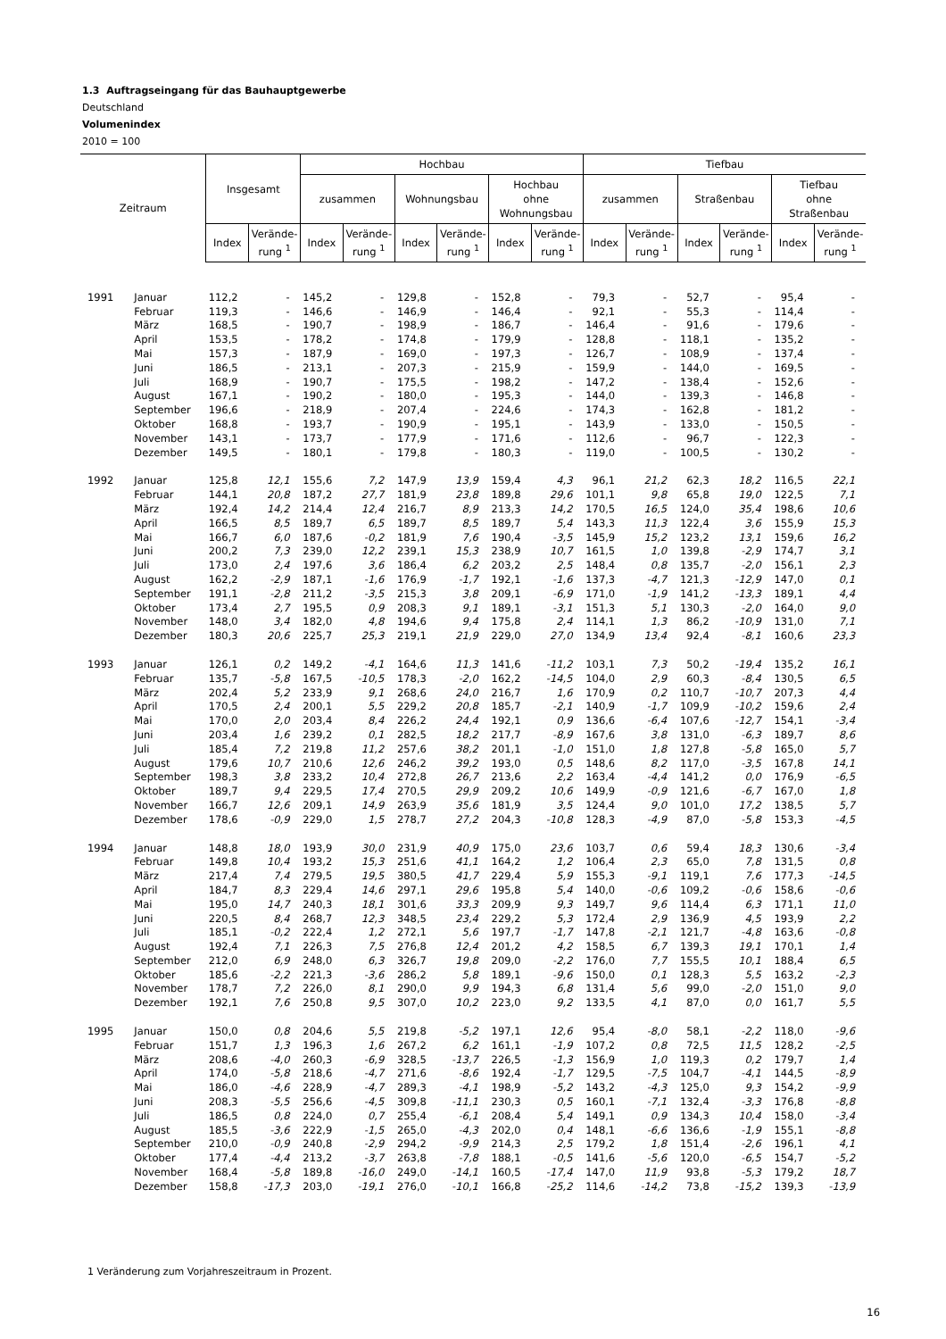1.3 Auftragseingang für das Bauhauptgewerbe
Deutschland
Volumenindex
2010 = 100
| Zeitraum | | Insgesamt | | Hochbau | | | | | | Tiefbau | | | | | |
| --- | --- | --- | --- | --- | --- | --- | --- | --- | --- | --- | --- | --- | --- | --- | --- |
| | | | | zusammen | | Wohnungsbau | | Hochbau ohne Wohnungsbau | | zusammen | | Straßenbau | | Tiefbau ohne Straßenbau | |
| | | Index | Verände- rung <sup>1</sup> | Index | Verände- rung <sup>1</sup> | Index | Verände- rung <sup>1</sup> | Index | Verände- rung <sup>1</sup> | Index | Verände- rung <sup>1</sup> | Index | Verände- rung <sup>1</sup> | Index | Verände- rung <sup>1</sup> |
| 1991 | Januar | 112,2 | - | 145,2 | - | 129,8 | - | 152,8 | - | 79,3 | - | 52,7 | - | 95,4 | - |
| | Februar | 119,3 | - | 146,6 | - | 146,9 | - | 146,4 | - | 92,1 | - | 55,3 | - | 114,4 | - |
| | März | 168,5 | - | 190,7 | - | 198,9 | - | 186,7 | - | 146,4 | - | 91,6 | - | 179,6 | - |
| | April | 153,5 | - | 178,2 | - | 174,8 | - | 179,9 | - | 128,8 | - | 118,1 | - | 135,2 | - |
| | Mai | 157,3 | - | 187,9 | - | 169,0 | - | 197,3 | - | 126,7 | - | 108,9 | - | 137,4 | - |
| | Juni | 186,5 | - | 213,1 | - | 207,3 | - | 215,9 | - | 159,9 | - | 144,0 | - | 169,5 | - |
| | Juli | 168,9 | - | 190,7 | - | 175,5 | - | 198,2 | - | 147,2 | - | 138,4 | - | 152,6 | - |
| | August | 167,1 | - | 190,2 | - | 180,0 | - | 195,3 | - | 144,0 | - | 139,3 | - | 146,8 | - |
| | September | 196,6 | - | 218,9 | - | 207,4 | - | 224,6 | - | 174,3 | - | 162,8 | - | 181,2 | - |
| | Oktober | 168,8 | - | 193,7 | - | 190,9 | - | 195,1 | - | 143,9 | - | 133,0 | - | 150,5 | - |
| | November | 143,1 | - | 173,7 | - | 177,9 | - | 171,6 | - | 112,6 | - | 96,7 | - | 122,3 | - |
| | Dezember | 149,5 | - | 180,1 | - | 179,8 | - | 180,3 | - | 119,0 | - | 100,5 | - | 130,2 | - |
| 1992 | Januar | 125,8 | 12,1 | 155,6 | 7,2 | 147,9 | 13,9 | 159,4 | 4,3 | 96,1 | 21,2 | 62,3 | 18,2 | 116,5 | 22,1 |
| | Februar | 144,1 | 20,8 | 187,2 | 27,7 | 181,9 | 23,8 | 189,8 | 29,6 | 101,1 | 9,8 | 65,8 | 19,0 | 122,5 | 7,1 |
| | März | 192,4 | 14,2 | 214,4 | 12,4 | 216,7 | 8,9 | 213,3 | 14,2 | 170,5 | 16,5 | 124,0 | 35,4 | 198,6 | 10,6 |
| | April | 166,5 | 8,5 | 189,7 | 6,5 | 189,7 | 8,5 | 189,7 | 5,4 | 143,3 | 11,3 | 122,4 | 3,6 | 155,9 | 15,3 |
| | Mai | 166,7 | 6,0 | 187,6 | -0,2 | 181,9 | 7,6 | 190,4 | -3,5 | 145,9 | 15,2 | 123,2 | 13,1 | 159,6 | 16,2 |
| | Juni | 200,2 | 7,3 | 239,0 | 12,2 | 239,1 | 15,3 | 238,9 | 10,7 | 161,5 | 1,0 | 139,8 | -2,9 | 174,7 | 3,1 |
| | Juli | 173,0 | 2,4 | 197,6 | 3,6 | 186,4 | 6,2 | 203,2 | 2,5 | 148,4 | 0,8 | 135,7 | -2,0 | 156,1 | 2,3 |
| | August | 162,2 | -2,9 | 187,1 | -1,6 | 176,9 | -1,7 | 192,1 | -1,6 | 137,3 | -4,7 | 121,3 | -12,9 | 147,0 | 0,1 |
| | September | 191,1 | -2,8 | 211,2 | -3,5 | 215,3 | 3,8 | 209,1 | -6,9 | 171,0 | -1,9 | 141,2 | -13,3 | 189,1 | 4,4 |
| | Oktober | 173,4 | 2,7 | 195,5 | 0,9 | 208,3 | 9,1 | 189,1 | -3,1 | 151,3 | 5,1 | 130,3 | -2,0 | 164,0 | 9,0 |
| | November | 148,0 | 3,4 | 182,0 | 4,8 | 194,6 | 9,4 | 175,8 | 2,4 | 114,1 | 1,3 | 86,2 | -10,9 | 131,0 | 7,1 |
| | Dezember | 180,3 | 20,6 | 225,7 | 25,3 | 219,1 | 21,9 | 229,0 | 27,0 | 134,9 | 13,4 | 92,4 | -8,1 | 160,6 | 23,3 |
| 1993 | Januar | 126,1 | 0,2 | 149,2 | -4,1 | 164,6 | 11,3 | 141,6 | -11,2 | 103,1 | 7,3 | 50,2 | -19,4 | 135,2 | 16,1 |
| | Februar | 135,7 | -5,8 | 167,5 | -10,5 | 178,3 | -2,0 | 162,2 | -14,5 | 104,0 | 2,9 | 60,3 | -8,4 | 130,5 | 6,5 |
| | März | 202,4 | 5,2 | 233,9 | 9,1 | 268,6 | 24,0 | 216,7 | 1,6 | 170,9 | 0,2 | 110,7 | -10,7 | 207,3 | 4,4 |
| | April | 170,5 | 2,4 | 200,1 | 5,5 | 229,2 | 20,8 | 185,7 | -2,1 | 140,9 | -1,7 | 109,9 | -10,2 | 159,6 | 2,4 |
| | Mai | 170,0 | 2,0 | 203,4 | 8,4 | 226,2 | 24,4 | 192,1 | 0,9 | 136,6 | -6,4 | 107,6 | -12,7 | 154,1 | -3,4 |
| | Juni | 203,4 | 1,6 | 239,2 | 0,1 | 282,5 | 18,2 | 217,7 | -8,9 | 167,6 | 3,8 | 131,0 | -6,3 | 189,7 | 8,6 |
| | Juli | 185,4 | 7,2 | 219,8 | 11,2 | 257,6 | 38,2 | 201,1 | -1,0 | 151,0 | 1,8 | 127,8 | -5,8 | 165,0 | 5,7 |
| | August | 179,6 | 10,7 | 210,6 | 12,6 | 246,2 | 39,2 | 193,0 | 0,5 | 148,6 | 8,2 | 117,0 | -3,5 | 167,8 | 14,1 |
| | September | 198,3 | 3,8 | 233,2 | 10,4 | 272,8 | 26,7 | 213,6 | 2,2 | 163,4 | -4,4 | 141,2 | 0,0 | 176,9 | -6,5 |
| | Oktober | 189,7 | 9,4 | 229,5 | 17,4 | 270,5 | 29,9 | 209,2 | 10,6 | 149,9 | -0,9 | 121,6 | -6,7 | 167,0 | 1,8 |
| | November | 166,7 | 12,6 | 209,1 | 14,9 | 263,9 | 35,6 | 181,9 | 3,5 | 124,4 | 9,0 | 101,0 | 17,2 | 138,5 | 5,7 |
| | Dezember | 178,6 | -0,9 | 229,0 | 1,5 | 278,7 | 27,2 | 204,3 | -10,8 | 128,3 | -4,9 | 87,0 | -5,8 | 153,3 | -4,5 |
| 1994 | Januar | 148,8 | 18,0 | 193,9 | 30,0 | 231,9 | 40,9 | 175,0 | 23,6 | 103,7 | 0,6 | 59,4 | 18,3 | 130,6 | -3,4 |
| | Februar | 149,8 | 10,4 | 193,2 | 15,3 | 251,6 | 41,1 | 164,2 | 1,2 | 106,4 | 2,3 | 65,0 | 7,8 | 131,5 | 0,8 |
| | März | 217,4 | 7,4 | 279,5 | 19,5 | 380,5 | 41,7 | 229,4 | 5,9 | 155,3 | -9,1 | 119,1 | 7,6 | 177,3 | -14,5 |
| | April | 184,7 | 8,3 | 229,4 | 14,6 | 297,1 | 29,6 | 195,8 | 5,4 | 140,0 | -0,6 | 109,2 | -0,6 | 158,6 | -0,6 |
| | Mai | 195,0 | 14,7 | 240,3 | 18,1 | 301,6 | 33,3 | 209,9 | 9,3 | 149,7 | 9,6 | 114,4 | 6,3 | 171,1 | 11,0 |
| | Juni | 220,5 | 8,4 | 268,7 | 12,3 | 348,5 | 23,4 | 229,2 | 5,3 | 172,4 | 2,9 | 136,9 | 4,5 | 193,9 | 2,2 |
| | Juli | 185,1 | -0,2 | 222,4 | 1,2 | 272,1 | 5,6 | 197,7 | -1,7 | 147,8 | -2,1 | 121,7 | -4,8 | 163,6 | -0,8 |
| | August | 192,4 | 7,1 | 226,3 | 7,5 | 276,8 | 12,4 | 201,2 | 4,2 | 158,5 | 6,7 | 139,3 | 19,1 | 170,1 | 1,4 |
| | September | 212,0 | 6,9 | 248,0 | 6,3 | 326,7 | 19,8 | 209,0 | -2,2 | 176,0 | 7,7 | 155,5 | 10,1 | 188,4 | 6,5 |
| | Oktober | 185,6 | -2,2 | 221,3 | -3,6 | 286,2 | 5,8 | 189,1 | -9,6 | 150,0 | 0,1 | 128,3 | 5,5 | 163,2 | -2,3 |
| | November | 178,7 | 7,2 | 226,0 | 8,1 | 290,0 | 9,9 | 194,3 | 6,8 | 131,4 | 5,6 | 99,0 | -2,0 | 151,0 | 9,0 |
| | Dezember | 192,1 | 7,6 | 250,8 | 9,5 | 307,0 | 10,2 | 223,0 | 9,2 | 133,5 | 4,1 | 87,0 | 0,0 | 161,7 | 5,5 |
| 1995 | Januar | 150,0 | 0,8 | 204,6 | 5,5 | 219,8 | -5,2 | 197,1 | 12,6 | 95,4 | -8,0 | 58,1 | -2,2 | 118,0 | -9,6 |
| | Februar | 151,7 | 1,3 | 196,3 | 1,6 | 267,2 | 6,2 | 161,1 | -1,9 | 107,2 | 0,8 | 72,5 | 11,5 | 128,2 | -2,5 |
| | März | 208,6 | -4,0 | 260,3 | -6,9 | 328,5 | -13,7 | 226,5 | -1,3 | 156,9 | 1,0 | 119,3 | 0,2 | 179,7 | 1,4 |
| | April | 174,0 | -5,8 | 218,6 | -4,7 | 271,6 | -8,6 | 192,4 | -1,7 | 129,5 | -7,5 | 104,7 | -4,1 | 144,5 | -8,9 |
| | Mai | 186,0 | -4,6 | 228,9 | -4,7 | 289,3 | -4,1 | 198,9 | -5,2 | 143,2 | -4,3 | 125,0 | 9,3 | 154,2 | -9,9 |
| | Juni | 208,3 | -5,5 | 256,6 | -4,5 | 309,8 | -11,1 | 230,3 | 0,5 | 160,1 | -7,1 | 132,4 | -3,3 | 176,8 | -8,8 |
| | Juli | 186,5 | 0,8 | 224,0 | 0,7 | 255,4 | -6,1 | 208,4 | 5,4 | 149,1 | 0,9 | 134,3 | 10,4 | 158,0 | -3,4 |
| | August | 185,5 | -3,6 | 222,9 | -1,5 | 265,0 | -4,3 | 202,0 | 0,4 | 148,1 | -6,6 | 136,6 | -1,9 | 155,1 | -8,8 |
| | September | 210,0 | -0,9 | 240,8 | -2,9 | 294,2 | -9,9 | 214,3 | 2,5 | 179,2 | 1,8 | 151,4 | -2,6 | 196,1 | 4,1 |
| | Oktober | 177,4 | -4,4 | 213,2 | -3,7 | 263,8 | -7,8 | 188,1 | -0,5 | 141,6 | -5,6 | 120,0 | -6,5 | 154,7 | -5,2 |
| | November | 168,4 | -5,8 | 189,8 | -16,0 | 249,0 | -14,1 | 160,5 | -17,4 | 147,0 | 11,9 | 93,8 | -5,3 | 179,2 | 18,7 |
| | Dezember | 158,8 | -17,3 | 203,0 | -19,1 | 276,0 | -10,1 | 166,8 | -25,2 | 114,6 | -14,2 | 73,8 | -15,2 | 139,3 | -13,9 |
1 Veränderung zum Vorjahreszeitraum in Prozent.
16